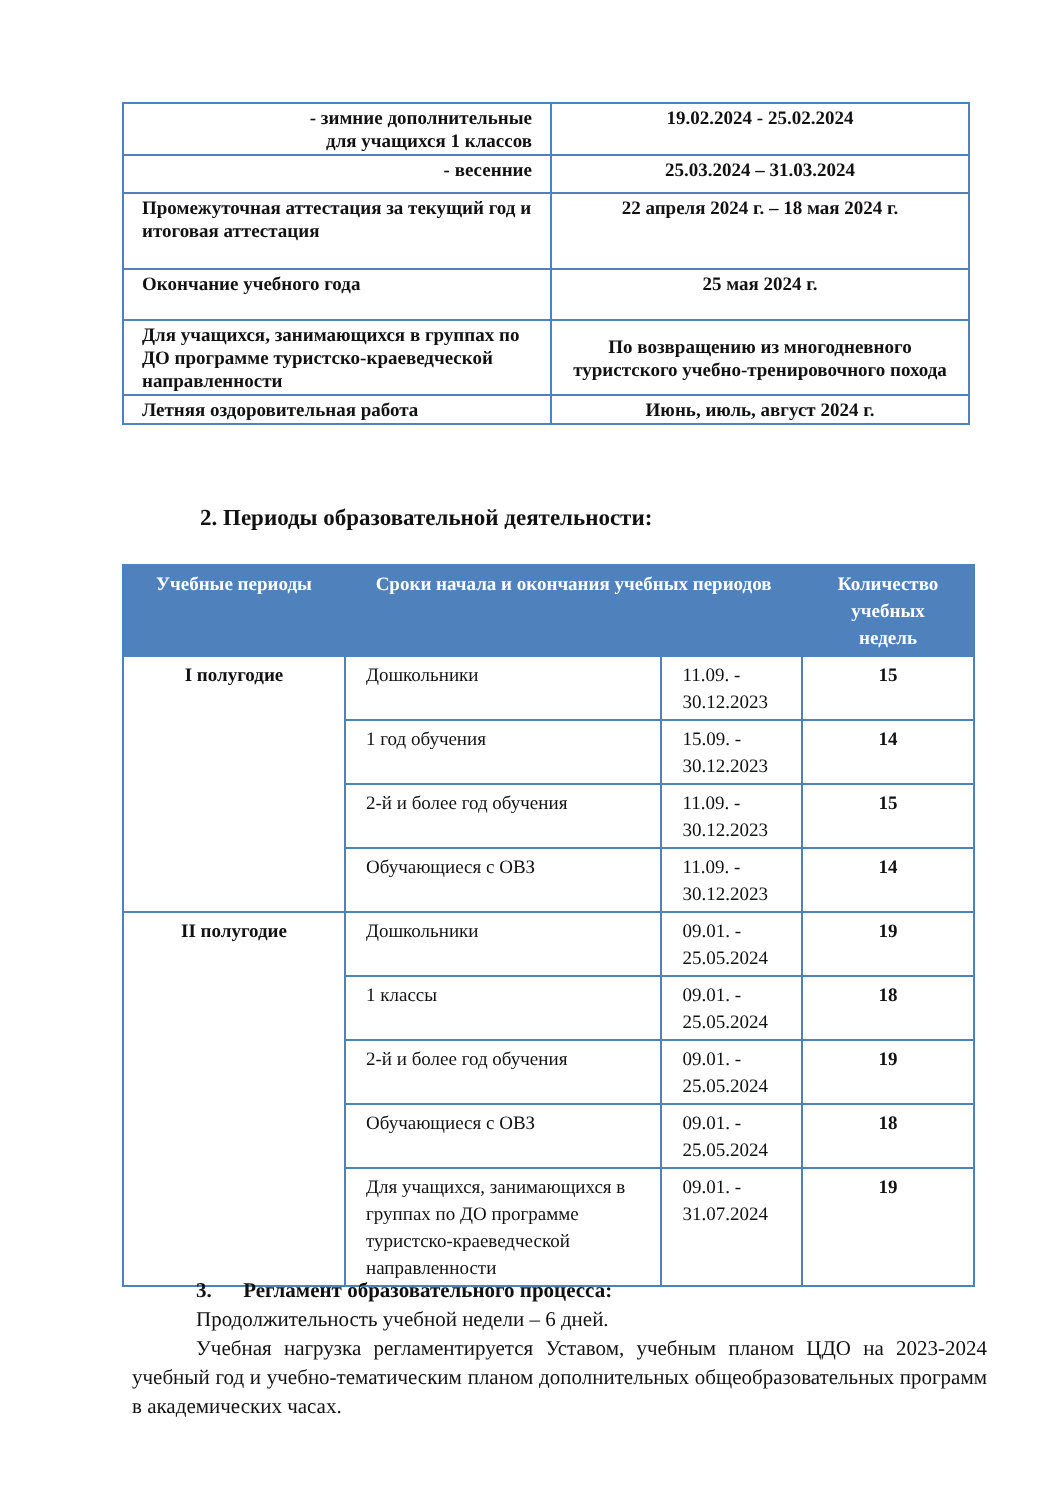| - зимние дополнительные для учащихся 1 классов | 19.02.2024 - 25.02.2024 |
| - весенние | 25.03.2024 – 31.03.2024 |
| Промежуточная аттестация за текущий год и итоговая аттестация | 22 апреля 2024 г. – 18 мая 2024 г. |
| Окончание учебного года | 25 мая 2024 г. |
| Для учащихся, занимающихся в группах по ДО программе туристско-краеведческой направленности | По возвращению из многодневного туристского учебно-тренировочного похода |
| Летняя оздоровительная работа | Июнь, июль, август 2024 г. |
2. Периоды образовательной деятельности:
| Учебные периоды | Сроки начала и окончания учебных периодов | | Количество учебных недель |
| --- | --- | --- | --- |
| I полугодие | Дошкольники | 11.09. - 30.12.2023 | 15 |
| | 1 год обучения | 15.09. - 30.12.2023 | 14 |
| | 2-й и более год обучения | 11.09. - 30.12.2023 | 15 |
| | Обучающиеся с ОВЗ | 11.09. - 30.12.2023 | 14 |
| II полугодие | Дошкольники | 09.01. - 25.05.2024 | 19 |
| | 1 классы | 09.01. - 25.05.2024 | 18 |
| | 2-й и более год обучения | 09.01. - 25.05.2024 | 19 |
| | Обучающиеся с ОВЗ | 09.01. - 25.05.2024 | 18 |
| | Для учащихся, занимающихся в группах по ДО программе туристско-краеведческой направленности | 09.01. - 31.07.2024 | 19 |
3. Регламент образовательного процесса:
Продолжительность учебной недели – 6 дней.
Учебная нагрузка регламентируется Уставом, учебным планом ЦДО на 2023-2024 учебный год и учебно-тематическим планом дополнительных общеобразовательных программ в академических часах.